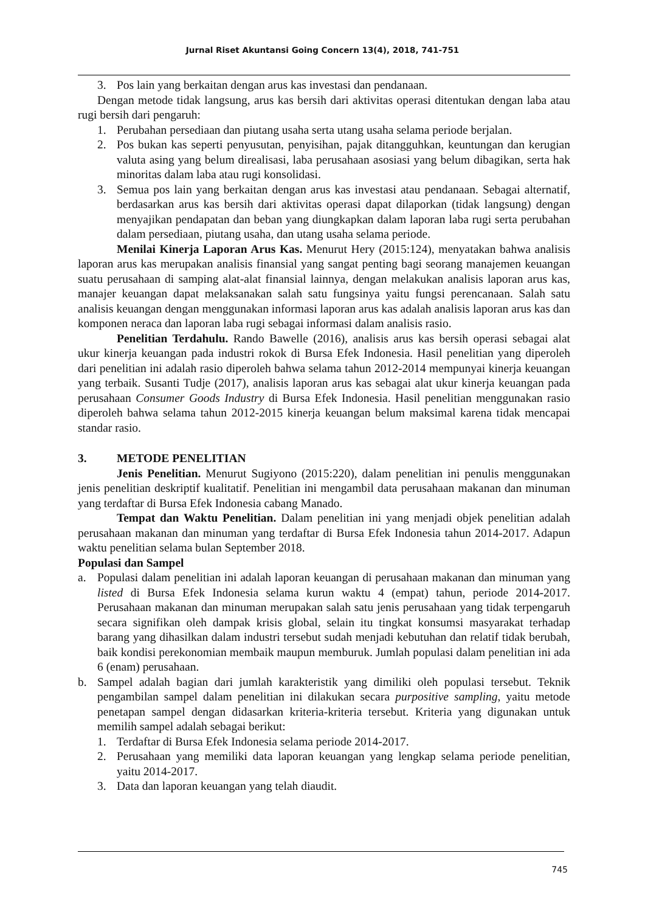Jurnal Riset Akuntansi Going Concern 13(4), 2018, 741-751
3. Pos lain yang berkaitan dengan arus kas investasi dan pendanaan.
Dengan metode tidak langsung, arus kas bersih dari aktivitas operasi ditentukan dengan laba atau rugi bersih dari pengaruh:
1. Perubahan persediaan dan piutang usaha serta utang usaha selama periode berjalan.
2. Pos bukan kas seperti penyusutan, penyisihan, pajak ditangguhkan, keuntungan dan kerugian valuta asing yang belum direalisasi, laba perusahaan asosiasi yang belum dibagikan, serta hak minoritas dalam laba atau rugi konsolidasi.
3. Semua pos lain yang berkaitan dengan arus kas investasi atau pendanaan. Sebagai alternatif, berdasarkan arus kas bersih dari aktivitas operasi dapat dilaporkan (tidak langsung) dengan menyajikan pendapatan dan beban yang diungkapkan dalam laporan laba rugi serta perubahan dalam persediaan, piutang usaha, dan utang usaha selama periode.
Menilai Kinerja Laporan Arus Kas. Menurut Hery (2015:124), menyatakan bahwa analisis laporan arus kas merupakan analisis finansial yang sangat penting bagi seorang manajemen keuangan suatu perusahaan di samping alat-alat finansial lainnya, dengan melakukan analisis laporan arus kas, manajer keuangan dapat melaksanakan salah satu fungsinya yaitu fungsi perencanaan. Salah satu analisis keuangan dengan menggunakan informasi laporan arus kas adalah analisis laporan arus kas dan komponen neraca dan laporan laba rugi sebagai informasi dalam analisis rasio.
Penelitian Terdahulu. Rando Bawelle (2016), analisis arus kas bersih operasi sebagai alat ukur kinerja keuangan pada industri rokok di Bursa Efek Indonesia. Hasil penelitian yang diperoleh dari penelitian ini adalah rasio diperoleh bahwa selama tahun 2012-2014 mempunyai kinerja keuangan yang terbaik. Susanti Tudje (2017), analisis laporan arus kas sebagai alat ukur kinerja keuangan pada perusahaan Consumer Goods Industry di Bursa Efek Indonesia. Hasil penelitian menggunakan rasio diperoleh bahwa selama tahun 2012-2015 kinerja keuangan belum maksimal karena tidak mencapai standar rasio.
3. METODE PENELITIAN
Jenis Penelitian. Menurut Sugiyono (2015:220), dalam penelitian ini penulis menggunakan jenis penelitian deskriptif kualitatif. Penelitian ini mengambil data perusahaan makanan dan minuman yang terdaftar di Bursa Efek Indonesia cabang Manado.
Tempat dan Waktu Penelitian. Dalam penelitian ini yang menjadi objek penelitian adalah perusahaan makanan dan minuman yang terdaftar di Bursa Efek Indonesia tahun 2014-2017. Adapun waktu penelitian selama bulan September 2018.
Populasi dan Sampel
a. Populasi dalam penelitian ini adalah laporan keuangan di perusahaan makanan dan minuman yang listed di Bursa Efek Indonesia selama kurun waktu 4 (empat) tahun, periode 2014-2017. Perusahaan makanan dan minuman merupakan salah satu jenis perusahaan yang tidak terpengaruh secara signifikan oleh dampak krisis global, selain itu tingkat konsumsi masyarakat terhadap barang yang dihasilkan dalam industri tersebut sudah menjadi kebutuhan dan relatif tidak berubah, baik kondisi perekonomian membaik maupun memburuk. Jumlah populasi dalam penelitian ini ada 6 (enam) perusahaan.
b. Sampel adalah bagian dari jumlah karakteristik yang dimiliki oleh populasi tersebut. Teknik pengambilan sampel dalam penelitian ini dilakukan secara purpositive sampling, yaitu metode penetapan sampel dengan didasarkan kriteria-kriteria tersebut. Kriteria yang digunakan untuk memilih sampel adalah sebagai berikut:
1. Terdaftar di Bursa Efek Indonesia selama periode 2014-2017.
2. Perusahaan yang memiliki data laporan keuangan yang lengkap selama periode penelitian, yaitu 2014-2017.
3. Data dan laporan keuangan yang telah diaudit.
745